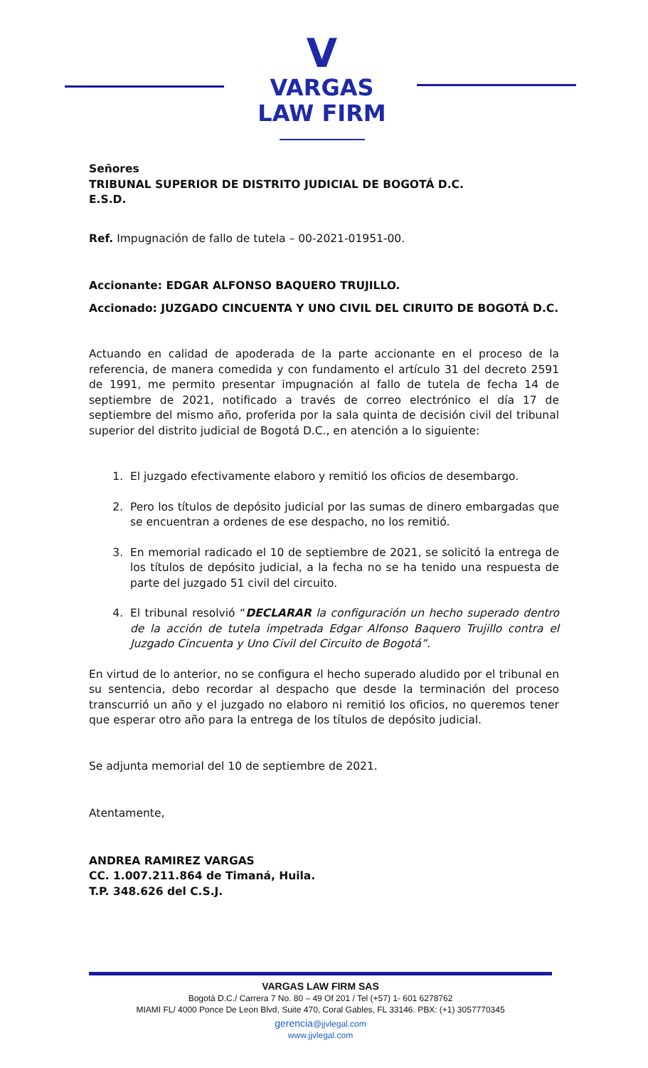V
VARGAS
LAW FIRM
Señores
TRIBUNAL SUPERIOR DE DISTRITO JUDICIAL DE BOGOTÁ D.C.
E.S.D.
Ref. Impugnación de fallo de tutela – 00-2021-01951-00.
Accionante: EDGAR ALFONSO BAQUERO TRUJILLO.
Accionado: JUZGADO CINCUENTA Y UNO CIVIL DEL CIRUITO DE BOGOTÁ D.C.
Actuando en calidad de apoderada de la parte accionante en el proceso de la referencia, de manera comedida y con fundamento el artículo 31 del decreto 2591 de 1991, me permito presentar impugnación al fallo de tutela de fecha 14 de septiembre de 2021, notificado a través de correo electrónico el día 17 de septiembre del mismo año, proferida por la sala quinta de decisión civil del tribunal superior del distrito judicial de Bogotá D.C., en atención a lo siguiente:
1. El juzgado efectivamente elaboro y remitió los oficios de desembargo.
2. Pero los títulos de depósito judicial por las sumas de dinero embargadas que se encuentran a ordenes de ese despacho, no los remitió.
3. En memorial radicado el 10 de septiembre de 2021, se solicitó la entrega de los títulos de depósito judicial, a la fecha no se ha tenido una respuesta de parte del juzgado 51 civil del circuito.
4. El tribunal resolvió “DECLARAR la configuración un hecho superado dentro de la acción de tutela impetrada Edgar Alfonso Baquero Trujillo contra el Juzgado Cincuenta y Uno Civil del Circuito de Bogotá”.
En virtud de lo anterior, no se configura el hecho superado aludido por el tribunal en su sentencia, debo recordar al despacho que desde la terminación del proceso transcurrió un año y el juzgado no elaboro ni remitió los oficios, no queremos tener que esperar otro año para la entrega de los títulos de depósito judicial.
Se adjunta memorial del 10 de septiembre de 2021.
Atentamente,
ANDREA RAMIREZ VARGAS
CC. 1.007.211.864 de Timaná, Huila.
T.P. 348.626 del C.S.J.
VARGAS LAW FIRM SAS
Bogotá D.C./ Carrera 7 No. 80 – 49 Of 201 / Tel (+57) 1- 601 6278762
MIAMI FL/ 4000 Ponce De Leon Blvd, Suite 470, Coral Gables, FL 33146. PBX: (+1) 3057770345
gerencia@jjvlegal.com
www.jjvlegal.com